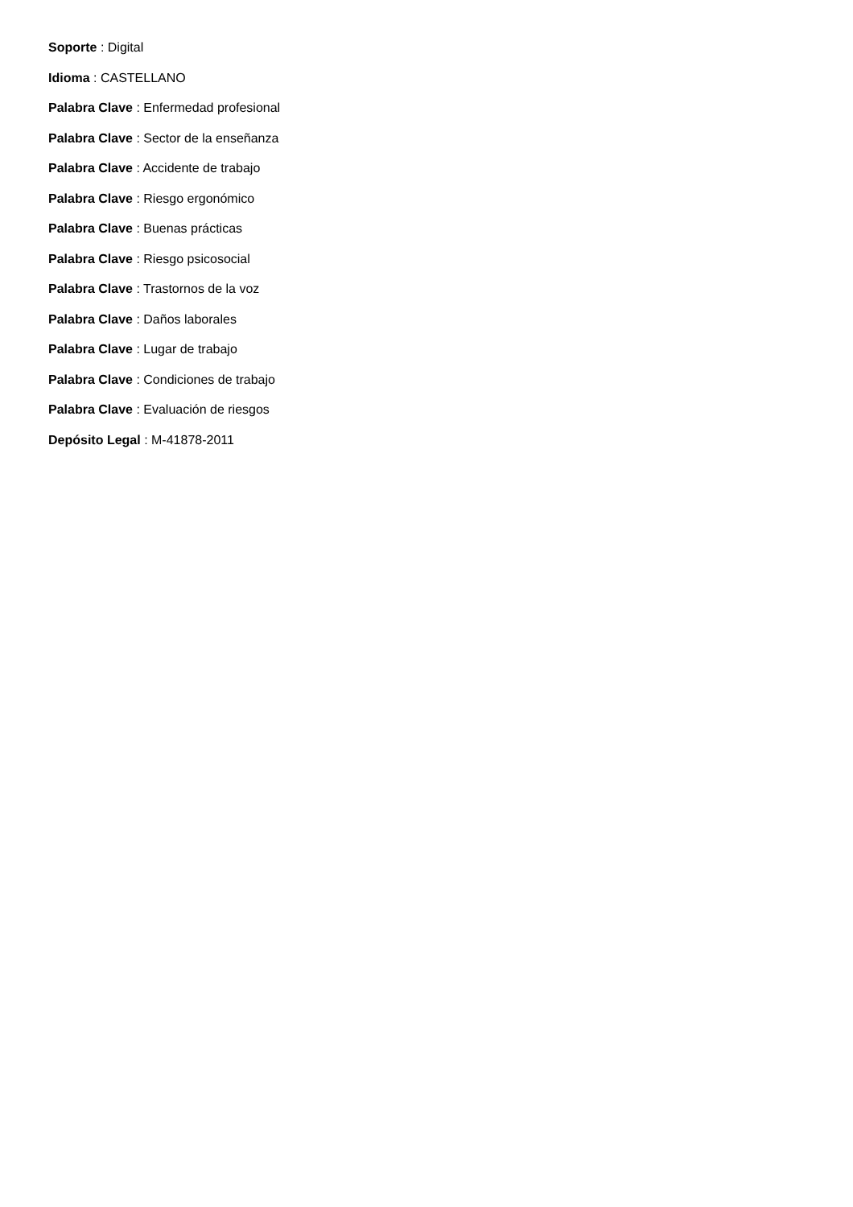Soporte : Digital
Idioma : CASTELLANO
Palabra Clave : Enfermedad profesional
Palabra Clave : Sector de la enseñanza
Palabra Clave : Accidente de trabajo
Palabra Clave : Riesgo ergonómico
Palabra Clave : Buenas prácticas
Palabra Clave : Riesgo psicosocial
Palabra Clave : Trastornos de la voz
Palabra Clave : Daños laborales
Palabra Clave : Lugar de trabajo
Palabra Clave : Condiciones de trabajo
Palabra Clave : Evaluación de riesgos
Depósito Legal : M-41878-2011